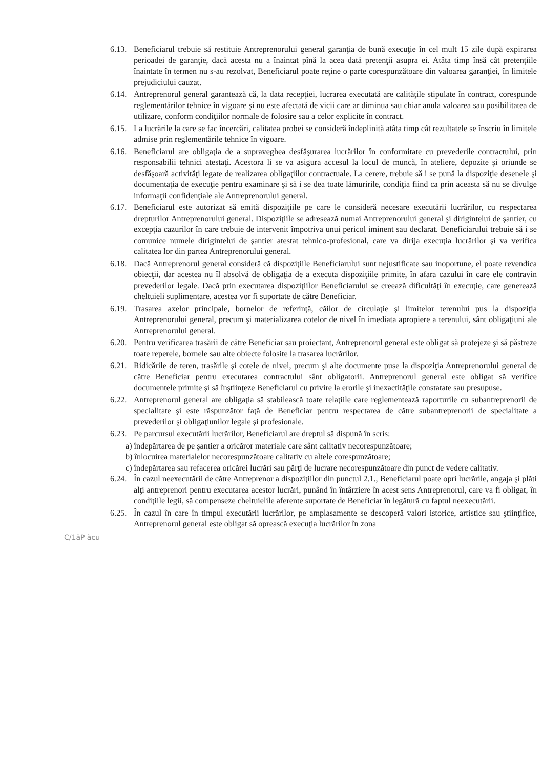6.13.
Beneficiarul trebuie să restituie Antreprenorului general garanţia de bună execuţie în cel mult 15 zile după expirarea perioadei de garanţie, dacă acesta nu a înaintat pînă la acea dată pretenţii asupra ei. Atâta timp însă cât pretenţiile înaintate în termen nu s-au rezolvat, Beneficiarul poate reţine o parte corespunzătoare din valoarea garanţiei, în limitele prejudiciului cauzat.
6.14.
Antreprenorul general garantează că, la data recepţiei, lucrarea executată are calităţile stipulate în contract, corespunde reglementărilor tehnice în vigoare şi nu este afectată de vicii care ar diminua sau chiar anula valoarea sau posibilitatea de utilizare, conform condiţiilor normale de folosire sau a celor explicite în contract.
6.15.
La lucrările la care se fac încercări, calitatea probei se consideră îndeplinită atâta timp cât rezultatele se înscriu în limitele admise prin reglementările tehnice în vigoare.
6.16.
Beneficiarul are obligaţia de a supraveghea desfăşurarea lucrărilor în conformitate cu prevederile contractului, prin responsabilii tehnici atestaţi. Acestora li se va asigura accesul la locul de muncă, în ateliere, depozite şi oriunde se desfăşoară activităţi legate de realizarea obligaţiilor contractuale. La cerere, trebuie să i se pună la dispoziţie desenele şi documentaţia de execuţie pentru examinare şi să i se dea toate lămuririle, condiţia fiind ca prin aceasta să nu se divulge informaţii confidenţiale ale Antreprenorului general.
6.17.
Beneficiarul este autorizat să emită dispoziţiile pe care le consideră necesare executării lucrărilor, cu respectarea drepturilor Antreprenorului general. Dispoziţiile se adresează numai Antreprenorului general şi dirigintelui de şantier, cu excepţia cazurilor în care trebuie de intervenit împotriva unui pericol iminent sau declarat. Beneficiarului trebuie să i se comunice numele dirigintelui de şantier atestat tehnico-profesional, care va dirija execuţia lucrărilor şi va verifica calitatea lor din partea Antreprenorului general.
6.18.
Dacă Antreprenorul general consideră că dispoziţiile Beneficiarului sunt nejustificate sau inoportune, el poate revendica obiecţii, dar acestea nu îl absolvă de obligaţia de a executa dispoziţiile primite, în afara cazului în care ele contravin prevederilor legale. Dacă prin executarea dispoziţiilor Beneficiarului se creează dificultăţi în execuţie, care generează cheltuieli suplimentare, acestea vor fi suportate de către Beneficiar.
6.19.
Trasarea axelor principale, bornelor de referinţă, căilor de circulaţie şi limitelor terenului pus la dispoziţia Antreprenorului general, precum şi materializarea cotelor de nivel în imediata apropiere a terenului, sânt obligaţiuni ale Antreprenorului general.
6.20.
Pentru verificarea trasării de către Beneficiar sau proiectant, Antreprenorul general este obligat să protejeze şi să păstreze toate reperele, bornele sau alte obiecte folosite la trasarea lucrărilor.
6.21.
Ridicările de teren, trasările şi cotele de nivel, precum şi alte documente puse la dispoziţia Antreprenorului general de către Beneficiar pentru executarea contractului sânt obligatorii. Antreprenorul general este obligat să verifice documentele primite şi să înştiinţeze Beneficiarul cu privire la erorile şi inexactităţile constatate sau presupuse.
6.22.
Antreprenorul general are obligaţia să stabilească toate relaţiile care reglementează raporturile cu subantreprenorii de specialitate şi este răspunzător faţă de Beneficiar pentru respectarea de către subantreprenorii de specialitate a prevederilor şi obligaţiunilor legale şi profesionale.
6.23.
Pe parcursul executării lucrărilor, Beneficiarul are dreptul să dispună în scris:
a) îndepărtarea de pe şantier a oricăror materiale care sânt calitativ necorespunzătoare;
b) înlocuirea materialelor necorespunzătoare calitativ cu altele corespunzătoare;
c) îndepărtarea sau refacerea oricărei lucrări sau părţi de lucrare necorespunzătoare din punct de vedere calitativ.
6.24.
În cazul neexecutării de către Antreprenor a dispoziţiilor din punctul 2.1., Beneficiarul poate opri lucrările, angaja şi plăti alţi antreprenori pentru executarea acestor lucrări, punând în întârziere în acest sens Antreprenorul, care va fi obligat, în condiţiile legii, să compenseze cheltuielile aferente suportate de Beneficiar în legătură cu faptul neexecutării.
6.25.
În cazul în care în timpul executării lucrărilor, pe amplasamente se descoperă valori istorice, artistice sau ştiinţifice, Antreprenorul general este obligat să oprească execuţia lucrărilor în zona
C/1ăP ăcu